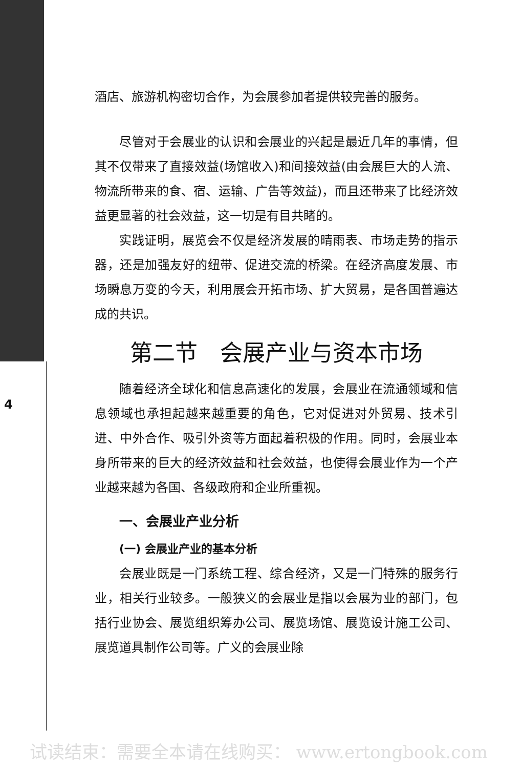4
酒店、旅游机构密切合作，为会展参加者提供较完善的服务。
尽管对于会展业的认识和会展业的兴起是最近几年的事情，但其不仅带来了直接效益(场馆收入)和间接效益(由会展巨大的人流、物流所带来的食、宿、运输、广告等效益)，而且还带来了比经济效益更显著的社会效益，这一切是有目共睹的。
实践证明，展览会不仅是经济发展的晴雨表、市场走势的指示器，还是加强友好的纽带、促进交流的桥梁。在经济高度发展、市场瞬息万变的今天，利用展会开拓市场、扩大贸易，是各国普遍达成的共识。
第二节　会展产业与资本市场
随着经济全球化和信息高速化的发展，会展业在流通领域和信息领域也承担起越来越重要的角色，它对促进对外贸易、技术引进、中外合作、吸引外资等方面起着积极的作用。同时，会展业本身所带来的巨大的经济效益和社会效益，也使得会展业作为一个产业越来越为各国、各级政府和企业所重视。
一、会展业产业分析
(一) 会展业产业的基本分析
会展业既是一门系统工程、综合经济，又是一门特殊的服务行业，相关行业较多。一般狭义的会展业是指以会展为业的部门，包括行业协会、展览组织筹办公司、展览场馆、展览设计施工公司、展览道具制作公司等。广义的会展业除
试读结束：需要全本请在线购买： www.ertongbook.com